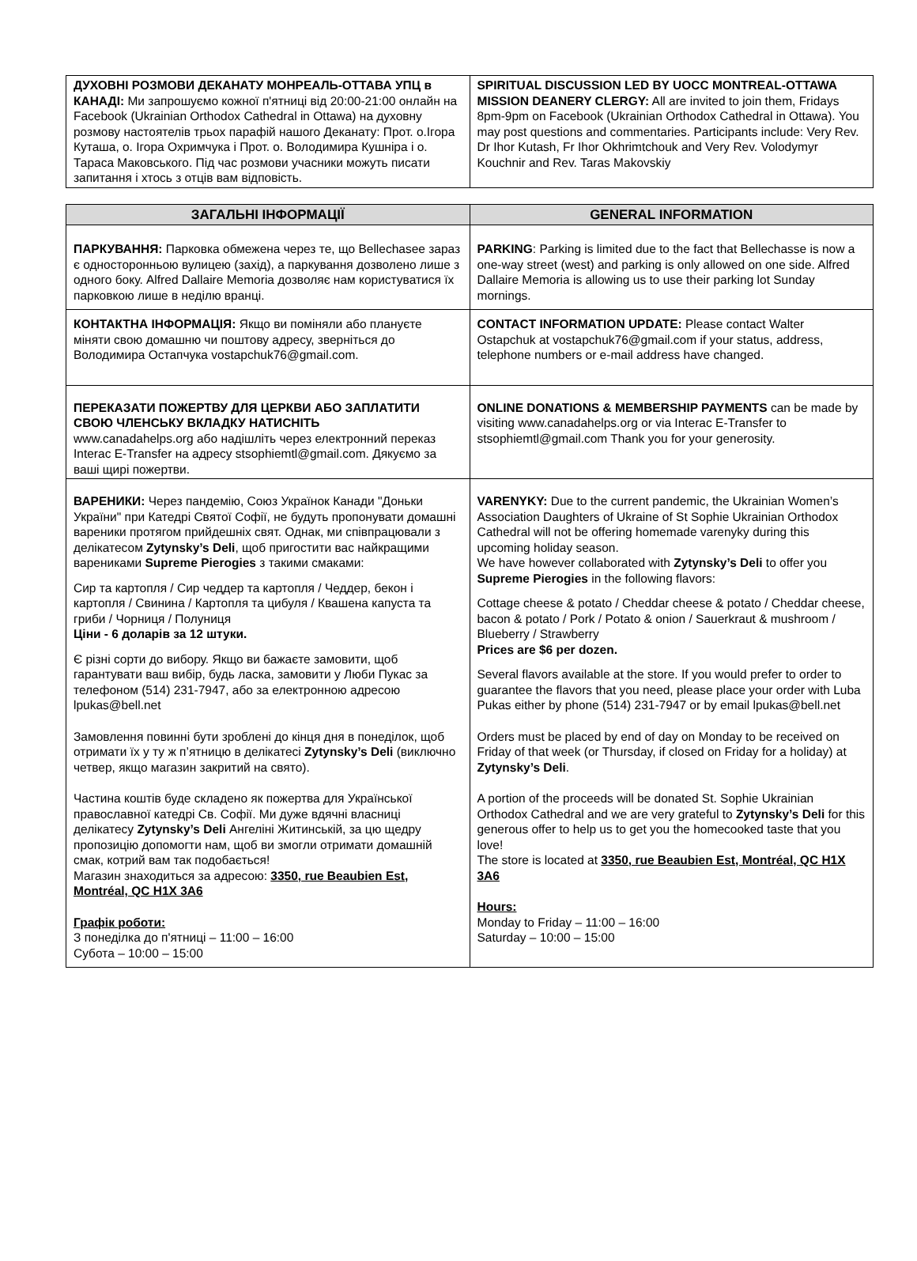| ДУХОВНІ РОЗМОВИ ДЕКАНАТУ МОНРЕАЛЬ-ОТТАВА УПЦ в КАНАДІ: Ми запрошуємо кожної п'ятниці від 20:00-21:00 онлайн на Facebook (Ukrainian Orthodox Cathedral in Ottawa) на духовну розмову настоятелів трьох парафій нашого Деканату: Прот. о.Ігора Куташа, о. Ігора Охримчука і Прот. о. Володимира Кушніра і о. Тараса Маковського. Під час розмови учасники можуть писати запитання і хтось з отців вам відповість. | SPIRITUAL DISCUSSION LED BY UOCC MONTREAL-OTTAWA MISSION DEANERY CLERGY: All are invited to join them, Fridays 8pm-9pm on Facebook (Ukrainian Orthodox Cathedral in Ottawa). You may post questions and commentaries. Participants include: Very Rev. Dr Ihor Kutash, Fr Ihor Okhrimtchouk and Very Rev. Volodymyr Kouchnir and Rev. Taras Makovskiy |
| ЗАГАЛЬНІ ІНФОРМАЦІЇ | GENERAL INFORMATION |
| --- | --- |
| ПАРКУВАННЯ: Парковка обмежена через те, що Bellechasee зараз є односторонньою вулицею (захід), а паркування дозволено лише з одного боку. Alfred Dallaire Memoria дозволяє нам користуватися їх парковкою лише в неділю вранці. | PARKING : Parking is limited due to the fact that Bellechasse is now a one-way street (west) and parking is only allowed on one side. Alfred Dallaire Memoria is allowing us to use their parking lot Sunday mornings. |
| КОНТАКТНА ІНФОРМАЦІЯ: Якщо ви поміняли або плануєте міняти свою домашню чи поштову адресу, зверніться до Володимира Остапчука vostapchuk76@gmail.com. | CONTACT INFORMATION UPDATE: Please contact Walter Ostapchuk at vostapchuk76@gmail.com if your status, address, telephone numbers or e-mail address have changed. |
| ПЕРЕКАЗАТИ ПОЖЕРТВУ ДЛЯ ЦЕРКВИ АБО ЗАПЛАТИТИ СВОЮ ЧЛЕНСЬКУ ВКЛАДКУ НАТИСНІТЬ www.canadahelps.org або надішліть через електронний переказ Interac E-Transfer на адресу stsophiemtl@gmail.com. Дякуємо за ваші щирі пожертви. | ONLINE DONATIONS & MEMBERSHIP PAYMENTS can be made by visiting www.canadahelps.org or via Interac E-Transfer to stsophiemtl@gmail.com Thank you for your generosity. |
| ВАРЕНИКИ: Через пандемію, Союз Українок Канади "Доньки України" при Катедрі Святої Софії, не будуть пропонувати домашні вареники протягом прийдешніх свят. Однак, ми співпрацювали з делікатесом Zytynsky’s Deli , щоб пригостити вас найкращими варениками Supreme Pierogies з такими смаками: Сир та картопля / Сир чеддер та картопля / Чеддер, бекон і картопля / Свинина / Картопля та цибуля / Квашена капуста та гриби / Чорниця / Полуниця Ціни - 6 доларів за 12 штуки. Є різні сорти до вибору. Якщо ви бажаєте замовити, щоб гарантувати ваш вибір, будь ласка, замовити у Люби Пукас за телефоном (514) 231-7947, або за електронною адресою lpukas@bell.net Замовлення повинні бути зроблені до кінця дня в понеділок, щоб отримати їх у ту ж п’ятницю в делікатесі Zytynsky’s Deli (виключно четвер, якщо магазин закритий на свято). Частина коштів буде складено як пожертва для Української православної катедрі Св. Софії. Ми дуже вдячні власниці делікатесу Zytynsky’s Deli Ангеліні Житинській, за цю щедру пропозицію допомогти нам, щоб ви змогли отримати домашній смак, котрий вам так подобається! Магазин знаходиться за адресою: 3350, rue Beaubien Est, Montréal, QC H1X 3A6 Графік роботи: З понеділка до п'ятниці – 11:00 – 16:00 Субота – 10:00 – 15:00 | VARENYKY: Due to the current pandemic, the Ukrainian Women’s Association Daughters of Ukraine of St Sophie Ukrainian Orthodox Cathedral will not be offering homemade varenyky during this upcoming holiday season. We have however collaborated with Zytynsky’s Deli to offer you Supreme Pierogies in the following flavors: Cottage cheese & potato / Cheddar cheese & potato / Cheddar cheese, bacon & potato / Pork / Potato & onion / Sauerkraut & mushroom / Blueberry / Strawberry Prices are $6 per dozen. Several flavors available at the store. If you would prefer to order to guarantee the flavors that you need, please place your order with Luba Pukas either by phone (514) 231-7947 or by email lpukas@bell.net Orders must be placed by end of day on Monday to be received on Friday of that week (or Thursday, if closed on Friday for a holiday) at Zytynsky’s Deli . A portion of the proceeds will be donated St. Sophie Ukrainian Orthodox Cathedral and we are very grateful to Zytynsky’s Deli for this generous offer to help us to get you the homecooked taste that you love! The store is located at 3350, rue Beaubien Est, Montréal, QC H1X 3A6 Hours: Monday to Friday – 11:00 – 16:00 Saturday – 10:00 – 15:00 |